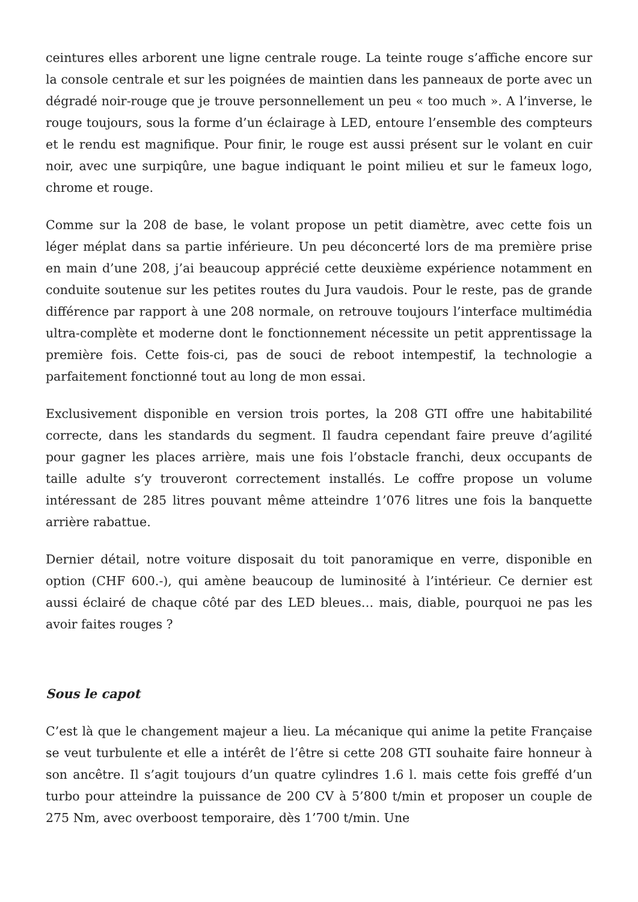ceintures elles arborent une ligne centrale rouge. La teinte rouge s’affiche encore sur la console centrale et sur les poignées de maintien dans les panneaux de porte avec un dégradé noir-rouge que je trouve personnellement un peu « too much ». A l’inverse, le rouge toujours, sous la forme d’un éclairage à LED, entoure l’ensemble des compteurs et le rendu est magnifique. Pour finir, le rouge est aussi présent sur le volant en cuir noir, avec une surpiqûre, une bague indiquant le point milieu et sur le fameux logo, chrome et rouge.
Comme sur la 208 de base, le volant propose un petit diamètre, avec cette fois un léger méplat dans sa partie inférieure. Un peu déconcerté lors de ma première prise en main d’une 208, j’ai beaucoup apprécié cette deuxième expérience notamment en conduite soutenue sur les petites routes du Jura vaudois. Pour le reste, pas de grande différence par rapport à une 208 normale, on retrouve toujours l’interface multimédia ultra-complète et moderne dont le fonctionnement nécessite un petit apprentissage la première fois. Cette fois-ci, pas de souci de reboot intempestif, la technologie a parfaitement fonctionné tout au long de mon essai.
Exclusivement disponible en version trois portes, la 208 GTI offre une habitabilité correcte, dans les standards du segment. Il faudra cependant faire preuve d’agilité pour gagner les places arrière, mais une fois l’obstacle franchi, deux occupants de taille adulte s’y trouveront correctement installés. Le coffre propose un volume intéressant de 285 litres pouvant même atteindre 1’076 litres une fois la banquette arrière rabattue.
Dernier détail, notre voiture disposait du toit panoramique en verre, disponible en option (CHF 600.-), qui amène beaucoup de luminosité à l’intérieur. Ce dernier est aussi éclairé de chaque côté par des LED bleues… mais, diable, pourquoi ne pas les avoir faites rouges ?
Sous le capot
C’est là que le changement majeur a lieu. La mécanique qui anime la petite Française se veut turbulente et elle a intérêt de l’être si cette 208 GTI souhaite faire honneur à son ancêtre. Il s’agit toujours d’un quatre cylindres 1.6 l. mais cette fois greffé d’un turbo pour atteindre la puissance de 200 CV à 5’800 t/min et proposer un couple de 275 Nm, avec overboost temporaire, dès 1’700 t/min. Une